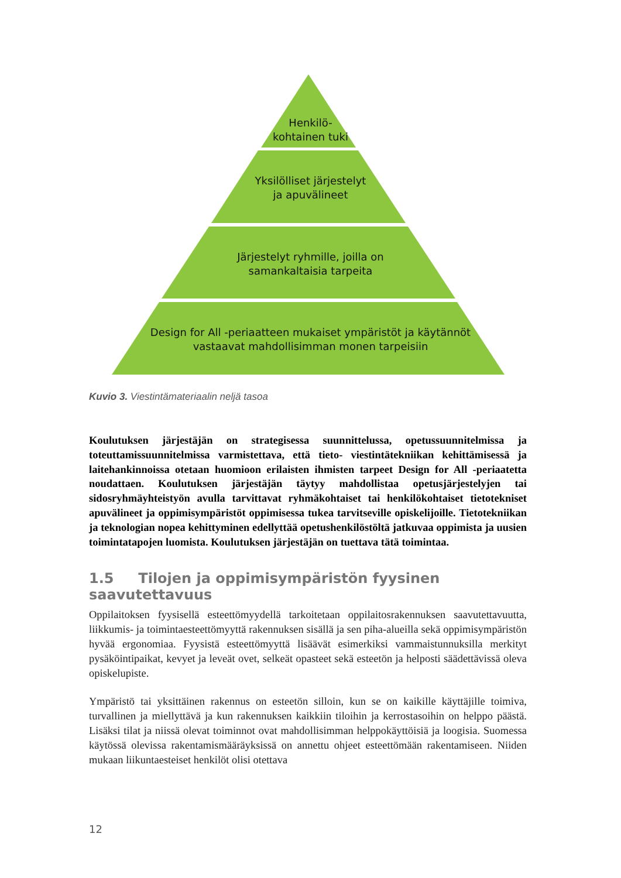Henkilö-
kohtainen tuki
Yksilölliset järjestelyt
ja apuvälineet
Järjestelyt ryhmille, joilla on
samankaltaisia tarpeita
Design for All -periaatteen mukaiset ympäristöt ja käytännöt
vastaavat mahdollisimman monen tarpeisiin
Kuvio 3. Viestintämateriaalin neljä tasoa
Koulutuksen järjestäjän on strategisessa suunnittelussa, opetussuunnitelmissa ja toteuttamissuunnitelmissa varmistettava, että tieto- viestintätekniikan kehittämisessä ja laitehankinnoissa otetaan huomioon erilaisten ihmisten tarpeet Design for All -periaatetta noudattaen. Koulutuksen järjestäjän täytyy mahdollistaa opetusjärjestelyjen tai sidosryhmäyhteistyön avulla tarvittavat ryhmäkohtaiset tai henkilökohtaiset tietotekniset apuvälineet ja oppimisympäristöt oppimisessa tukea tarvitseville opiskelijoille. Tietotekniikan ja teknologian nopea kehittyminen edellyttää opetushenkilöstöltä jatkuvaa oppimista ja uusien toimintatapojen luomista. Koulutuksen järjestäjän on tuettava tätä toimintaa.
1.5 Tilojen ja oppimisympäristön fyysinen saavutettavuus
Oppilaitoksen fyysisellä esteettömyydellä tarkoitetaan oppilaitosrakennuksen saavutettavuutta, liikkumis- ja toimintaesteettömyyttä rakennuksen sisällä ja sen piha-alueilla sekä oppimisympäristön hyvää ergonomiaa. Fyysistä esteettömyyttä lisäävät esimerkiksi vammaistunnuksilla merkityt pysäköintipaikat, kevyet ja leveät ovet, selkeät opasteet sekä esteetön ja helposti säädettävissä oleva opiskelupiste.
Ympäristö tai yksittäinen rakennus on esteetön silloin, kun se on kaikille käyttäjille toimiva, turvallinen ja miellyttävä ja kun rakennuksen kaikkiin tiloihin ja kerrostasoihin on helppo päästä. Lisäksi tilat ja niissä olevat toiminnot ovat mahdollisimman helppokäyttöisiä ja loogisia. Suomessa käytössä olevissa rakentamismääräyksissä on annettu ohjeet esteettömään rakentamiseen. Niiden mukaan liikuntaesteiset henkilöt olisi otettava
12